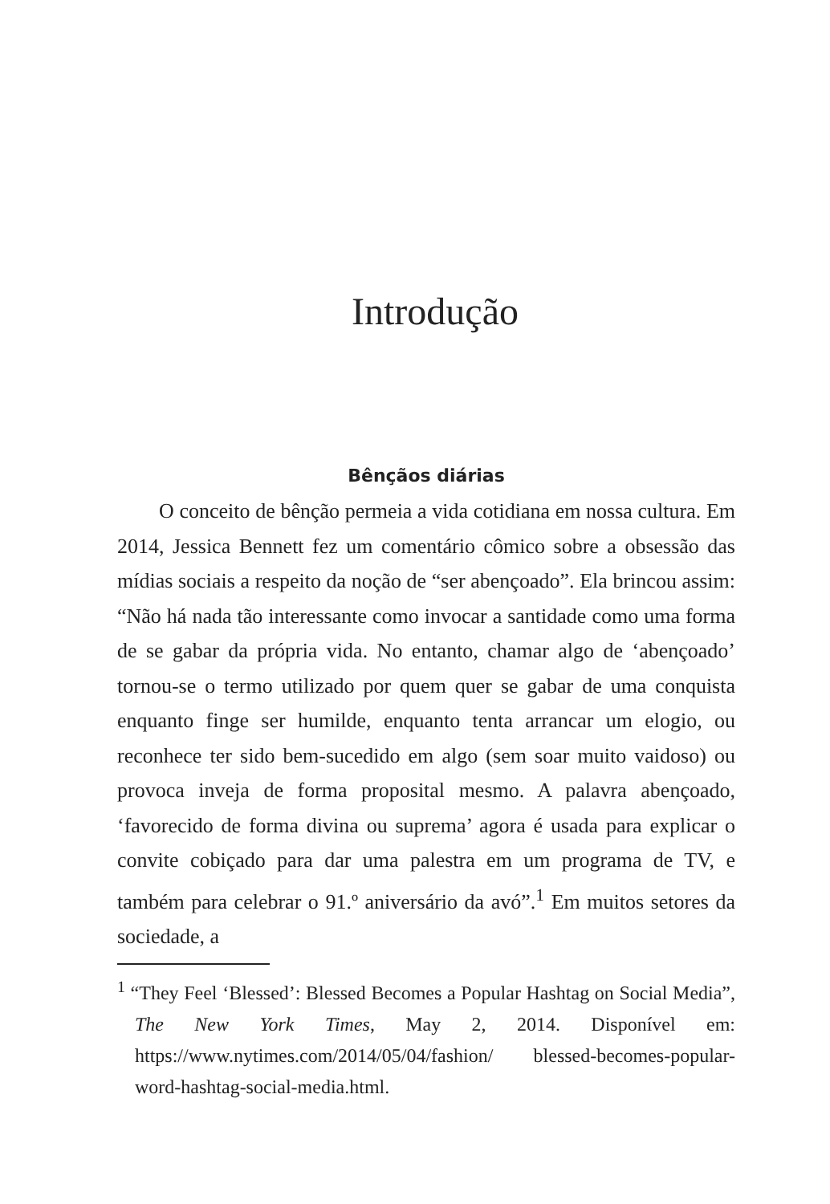Introdução
Bênçãos diárias
O conceito de bênção permeia a vida cotidiana em nossa cultura. Em 2014, Jessica Bennett fez um comentário cômico sobre a obsessão das mídias sociais a respeito da noção de “ser abençoado”. Ela brincou assim: “Não há nada tão interessante como invocar a santidade como uma forma de se gabar da própria vida. No entanto, chamar algo de ‘abençoado’ tornou-se o termo utilizado por quem quer se gabar de uma conquista enquanto finge ser humilde, enquanto tenta arrancar um elogio, ou reconhece ter sido bem-sucedido em algo (sem soar muito vaidoso) ou provoca inveja de forma proposital mesmo. A palavra abençoado, ‘favorecido de forma divina ou suprema’ agora é usada para explicar o convite cobiçado para dar uma palestra em um programa de TV, e também para celebrar o 91.º aniversário da avó”.<sup>1</sup> Em muitos setores da sociedade, a
<sup>1</sup> “They Feel ‘Blessed’: Blessed Becomes a Popular Hashtag on Social Media”, The New York Times, May 2, 2014. Disponível em: https://www.nytimes.com/2014/05/04/fashion/ blessed-becomes-popular-word-hashtag-social-media.html.